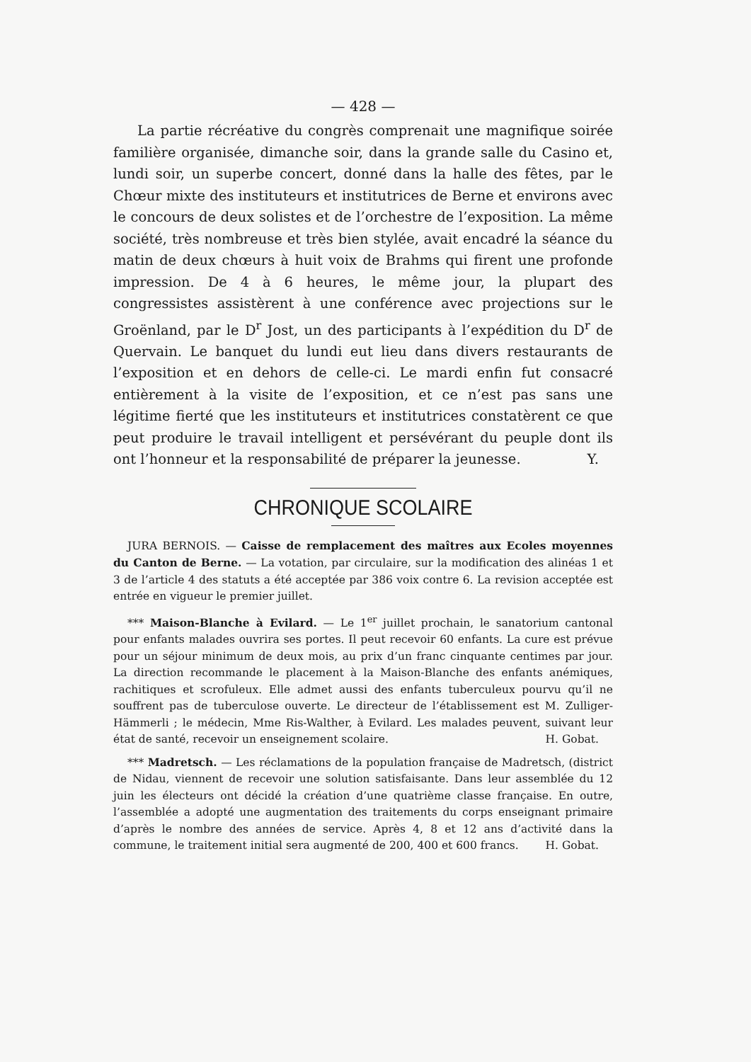— 428 —
La partie récréative du congrès comprenait une magnifique soirée familière organisée, dimanche soir, dans la grande salle du Casino et, lundi soir, un superbe concert, donné dans la halle des fêtes, par le Chœur mixte des instituteurs et institutrices de Berne et environs avec le concours de deux solistes et de l’orchestre de l’exposition. La même société, très nombreuse et très bien stylée, avait encadré la séance du matin de deux chœurs à huit voix de Brahms qui firent une profonde impression. De 4 à 6 heures, le même jour, la plupart des congressistes assistèrent à une conférence avec projections sur le Groënland, par le D<sup>r</sup> Jost, un des participants à l’expédition du D<sup>r</sup> de Quervain. Le banquet du lundi eut lieu dans divers restaurants de l’exposition et en dehors de celle-ci. Le mardi enfin fut consacré entièrement à la visite de l’exposition, et ce n’est pas sans une légitime fierté que les instituteurs et institutrices constatèrent ce que peut produire le travail intelligent et persévérant du peuple dont ils ont l’honneur et la responsabilité de préparer la jeunesse. Y.
CHRONIQUE SCOLAIRE
JURA BERNOIS. — Caisse de remplacement des maîtres aux Ecoles moyennes du Canton de Berne. — La votation, par circulaire, sur la modification des alinéas 1 et 3 de l’article 4 des statuts a été acceptée par 386 voix contre 6. La revision acceptée est entrée en vigueur le premier juillet.
*** Maison-Blanche à Evilard. — Le 1<sup>er</sup> juillet prochain, le sanatorium cantonal pour enfants malades ouvrira ses portes. Il peut recevoir 60 enfants. La cure est prévue pour un séjour minimum de deux mois, au prix d’un franc cinquante centimes par jour. La direction recommande le placement à la Maison-Blanche des enfants anémiques, rachitiques et scrofuleux. Elle admet aussi des enfants tuberculeux pourvu qu’il ne souffrent pas de tuberculose ouverte. Le directeur de l’établissement est M. Zulliger-Hämmerli ; le médecin, Mme Ris-Walther, à Evilard. Les malades peuvent, suivant leur état de santé, recevoir un enseignement scolaire. H. Gobat.
*** Madretsch. — Les réclamations de la population française de Madretsch, (district de Nidau, viennent de recevoir une solution satisfaisante. Dans leur assemblée du 12 juin les électeurs ont décidé la création d’une quatrième classe française. En outre, l’assemblée a adopté une augmentation des traitements du corps enseignant primaire d’après le nombre des années de service. Après 4, 8 et 12 ans d’activité dans la commune, le traitement initial sera augmenté de 200, 400 et 600 francs. H. Gobat.